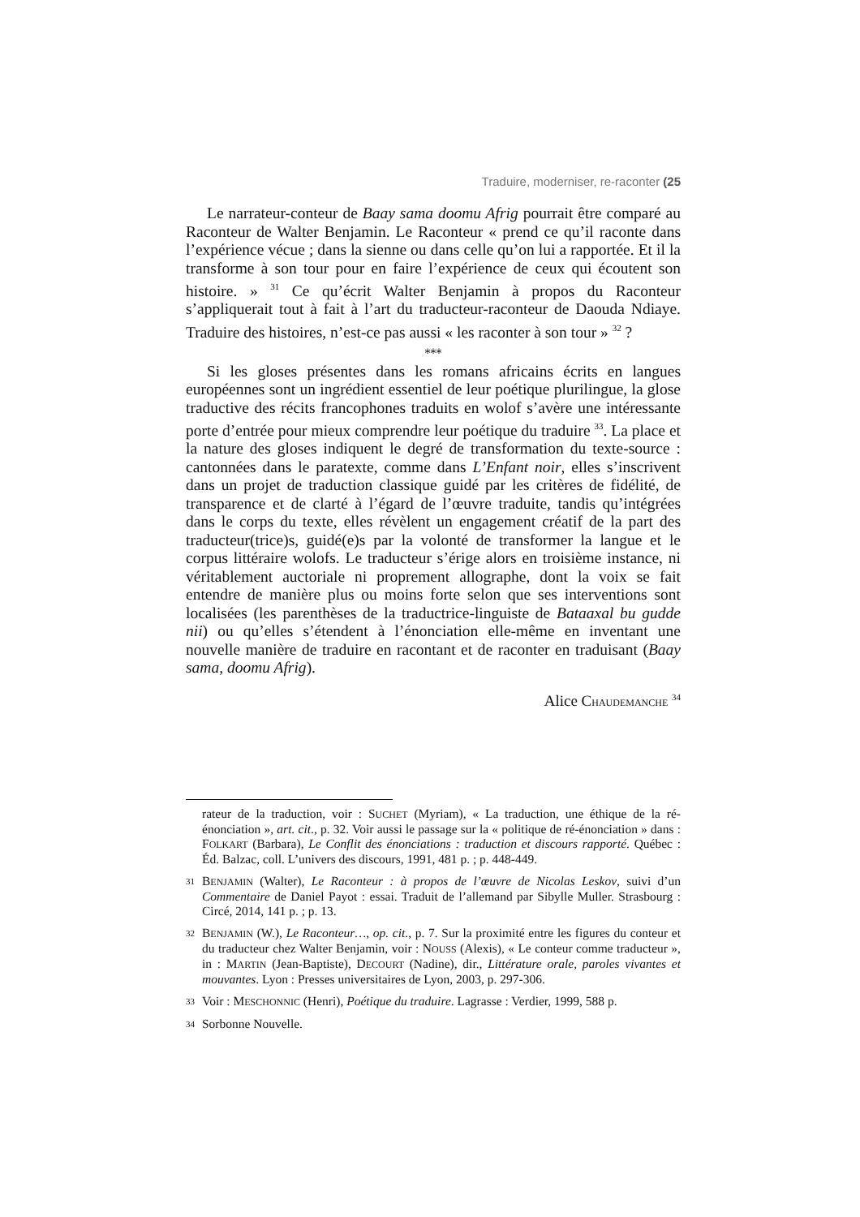Traduire, moderniser, re-raconter (25
Le narrateur-conteur de Baay sama doomu Afrig pourrait être comparé au Raconteur de Walter Benjamin. Le Raconteur « prend ce qu’il raconte dans l’expérience vécue ; dans la sienne ou dans celle qu’on lui a rapportée. Et il la transforme à son tour pour en faire l’expérience de ceux qui écoutent son histoire. » <sup>31</sup> Ce qu’écrit Walter Benjamin à propos du Raconteur s’appliquerait tout à fait à l’art du traducteur-raconteur de Daouda Ndiaye. Traduire des histoires, n’est-ce pas aussi « les raconter à son tour » <sup>32</sup> ?
***
Si les gloses présentes dans les romans africains écrits en langues européennes sont un ingrédient essentiel de leur poétique plurilingue, la glose traductive des récits francophones traduits en wolof s’avère une intéressante porte d’entrée pour mieux comprendre leur poétique du traduire <sup>33</sup>. La place et la nature des gloses indiquent le degré de transformation du texte-source : cantonnées dans le paratexte, comme dans L’Enfant noir, elles s’inscrivent dans un projet de traduction classique guidé par les critères de fidélité, de transparence et de clarté à l’égard de l’œuvre traduite, tandis qu’intégrées dans le corps du texte, elles révèlent un engagement créatif de la part des traducteur(trice)s, guidé(e)s par la volonté de transformer la langue et le corpus littéraire wolofs. Le traducteur s’érige alors en troisième instance, ni véritablement auctoriale ni proprement allographe, dont la voix se fait entendre de manière plus ou moins forte selon que ses interventions sont localisées (les parenthèses de la traductrice-linguiste de Bataaxal bu gudde nii) ou qu’elles s’étendent à l’énonciation elle-même en inventant une nouvelle manière de traduire en racontant et de raconter en traduisant (Baay sama, doomu Afrig).
Alice CHAUDEMANCHE <sup>34</sup>
rateur de la traduction, voir : SUCHET (Myriam), « La traduction, une éthique de la ré-énonciation », art. cit., p. 32. Voir aussi le passage sur la « politique de ré-énonciation » dans : FOLKART (Barbara), Le Conflit des énonciations : traduction et discours rapporté. Québec : Éd. Balzac, coll. L’univers des discours, 1991, 481 p. ; p. 448-449.
31 BENJAMIN (Walter), Le Raconteur : à propos de l’œuvre de Nicolas Leskov, suivi d’un Commentaire de Daniel Payot : essai. Traduit de l’allemand par Sibylle Muller. Strasbourg : Circé, 2014, 141 p. ; p. 13.
32 BENJAMIN (W.), Le Raconteur…, op. cit., p. 7. Sur la proximité entre les figures du conteur et du traducteur chez Walter Benjamin, voir : NOUSS (Alexis), « Le conteur comme traducteur », in : MARTIN (Jean-Baptiste), DECOURT (Nadine), dir., Littérature orale, paroles vivantes et mouvantes. Lyon : Presses universitaires de Lyon, 2003, p. 297-306.
33 Voir : MESCHONNIC (Henri), Poétique du traduire. Lagrasse : Verdier, 1999, 588 p.
34 Sorbonne Nouvelle.